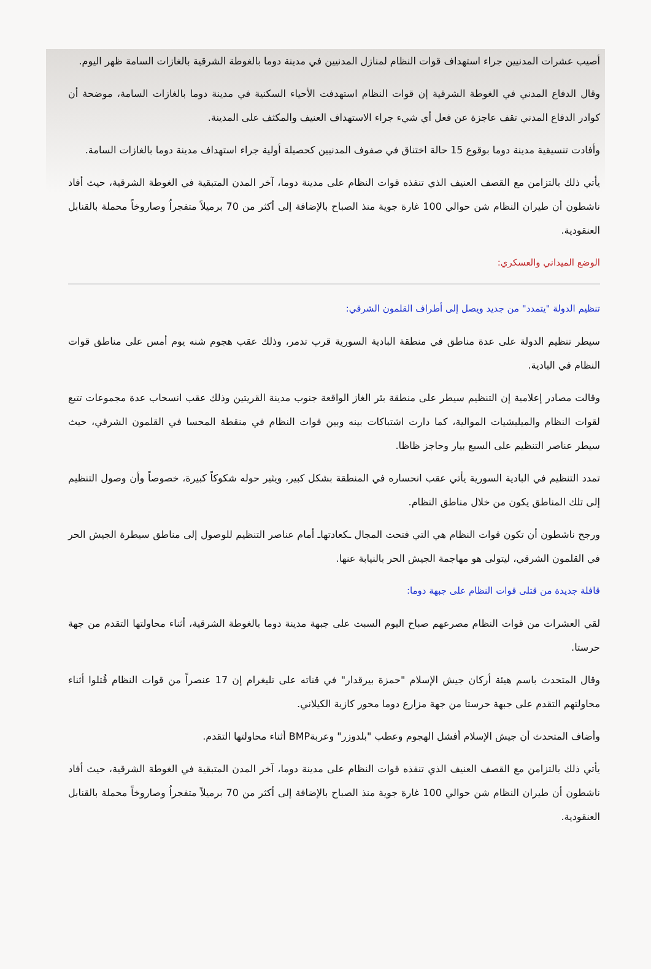أصيب عشرات المدنيين جراء استهداف قوات النظام لمنازل المدنيين في مدينة دوما بالغوطة الشرقية بالغازات السامة ظهر اليوم.
وقال الدفاع المدني في الغوطة الشرقية إن قوات النظام استهدفت الأحياء السكنية في مدينة دوما بالغازات السامة، موضحة أن كوادر الدفاع المدني تقف عاجزة عن فعل أي شيء جراء الاستهداف العنيف والمكثف على المدينة.
وأفادت تنسيقية مدينة دوما بوقوع 15 حالة اختناق في صفوف المدنيين كحصيلة أولية جراء استهداف مدينة دوما بالغازات السامة.
يأتي ذلك بالتزامن مع القصف العنيف الذي تنفذه قوات النظام على مدينة دوما، آخر المدن المتبقية في الغوطة الشرقية، حيث أفاد ناشطون أن طيران النظام شن حوالي 100 غارة جوية منذ الصباح بالإضافة إلى أكثر من 70 برميلاً متفجراُ وصاروخاً محملة بالقنابل العنقودية.
الوضع الميداني والعسكري:
تنظيم الدولة "يتمدد" من جديد ويصل إلى أطراف القلمون الشرقي:
سيطر تنظيم الدولة على عدة مناطق في منطقة البادية السورية قرب تدمر، وذلك عقب هجوم شنه يوم أمس على مناطق قوات النظام في البادية.
وقالت مصادر إعلامية إن التنظيم سيطر على منطقة بئر الغاز الواقعة جنوب مدينة القريتين وذلك عقب انسحاب عدة مجموعات تتبع لقوات النظام والميليشيات الموالية، كما دارت اشتباكات بينه وبين قوات النظام في منقطة المحسا في القلمون الشرقي، حيث سيطر عناصر التنظيم على السبع بيار وحاجز ظاظا.
تمدد التنظيم في البادية السورية يأتي عقب انحساره في المنطقة بشكل كبير، ويثير حوله شكوكاً كبيرة، خصوصاً وأن وصول التنظيم إلى تلك المناطق يكون من خلال مناطق النظام.
ورجح ناشطون أن تكون قوات النظام هي التي فتحت المجال ـكعادتهاـ أمام عناصر التنظيم للوصول إلى مناطق سيطرة الجيش الحر في القلمون الشرقي، ليتولى هو مهاجمة الجيش الحر بالنيابة عنها.
قافلة جديدة من قتلى قوات النظام على جبهة دوما:
لقي العشرات من قوات النظام مصرعهم صباح اليوم السبت على جبهة مدينة دوما بالغوطة الشرقية، أثناء محاولتها التقدم من جهة حرستا.
وقال المتحدث باسم هيئة أركان جيش الإسلام "حمزة بيرقدار" في قناته على تليغرام إن 17 عنصراً من قوات النظام قُتلوا أثناء محاولتهم التقدم على جبهة حرستا من جهة مزارع دوما محور كازية الكيلاني.
وأضاف المتحدث أن جيش الإسلام أفشل الهجوم وعطب "بلدوزر" وعربةBMP أثناء محاولتها التقدم.
يأتي ذلك بالتزامن مع القصف العنيف الذي تنفذه قوات النظام على مدينة دوما، آخر المدن المتبقية في الغوطة الشرقية، حيث أفاد ناشطون أن طيران النظام شن حوالي 100 غارة جوية منذ الصباح بالإضافة إلى أكثر من 70 برميلاً متفجراُ وصاروخاً محملة بالقنابل العنقودية.